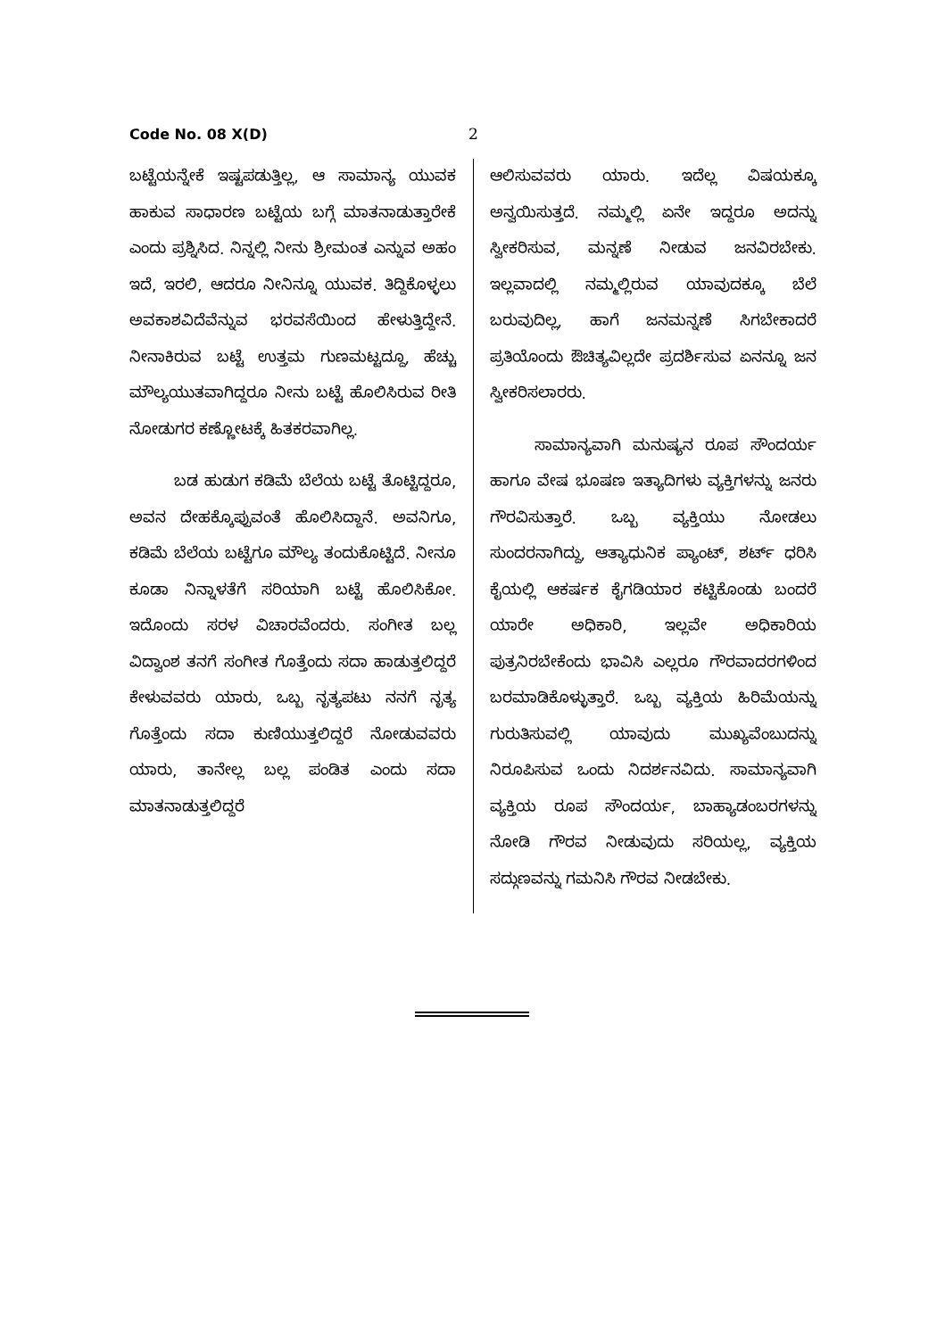Code No. 08 X(D) 2
ಬಟ್ಟೆಯನ್ನೇಕೆ ಇಷ್ಟಪಡುತ್ತಿಲ್ಲ, ಆ ಸಾಮಾನ್ಯ ಯುವಕ ಹಾಕುವ ಸಾಧಾರಣ ಬಟ್ಟೆಯ ಬಗ್ಗೆ ಮಾತನಾಡುತ್ತಾರೇಕೆ ಎಂದು ಪ್ರಶ್ನಿಸಿದ. ನಿನ್ನಲ್ಲಿ ನೀನು ಶ್ರೀಮಂತ ಎನ್ನುವ ಅಹಂ ಇದೆ, ಇರಲಿ, ಆದರೂ ನೀನಿನ್ನೂ ಯುವಕ. ತಿದ್ದಿಕೊಳ್ಳಲು ಅವಕಾಶವಿದೆವೆನ್ನುವ ಭರವಸೆಯಿಂದ ಹೇಳುತ್ತಿದ್ದೇನೆ. ನೀನಾಕಿರುವ ಬಟ್ಟೆ ಉತ್ತಮ ಗುಣಮಟ್ಟದ್ದೂ, ಹೆಚ್ಚು ಮೌಲ್ಯಯುತವಾಗಿದ್ದರೂ ನೀನು ಬಟ್ಟೆ ಹೊಲಿಸಿರುವ ರೀತಿ ನೋಡುಗರ ಕಣ್ಣೋಟಕ್ಕೆ ಹಿತಕರವಾಗಿಲ್ಲ.
ಬಡ ಹುಡುಗ ಕಡಿಮೆ ಬೆಲೆಯ ಬಟ್ಟೆ ತೊಟ್ಟಿದ್ದರೂ, ಅವನ ದೇಹಕ್ಕೊಪ್ಪುವಂತೆ ಹೊಲಿಸಿದ್ದಾನೆ. ಅವನಿಗೂ, ಕಡಿಮೆ ಬೆಲೆಯ ಬಟ್ಟೆಗೂ ಮೌಲ್ಯ ತಂದುಕೊಟ್ಟಿದೆ. ನೀನೂ ಕೂಡಾ ನಿನ್ನಾಳತೆಗೆ ಸರಿಯಾಗಿ ಬಟ್ಟೆ ಹೊಲಿಸಿಕೋ. ಇದೊಂದು ಸರಳ ವಿಚಾರವೆಂದರು. ಸಂಗೀತ ಬಲ್ಲ ವಿದ್ವಾಂಶ ತನಗೆ ಸಂಗೀತ ಗೊತ್ತೆಂದು ಸದಾ ಹಾಡುತ್ತಲಿದ್ದರೆ ಕೇಳುವವರು ಯಾರು, ಒಬ್ಬ ನೃತ್ಯಪಟು ನನಗೆ ನೃತ್ಯ ಗೊತ್ತೆಂದು ಸದಾ ಕುಣಿಯುತ್ತಲಿದ್ದರೆ ನೋಡುವವರು ಯಾರು, ತಾನೇಲ್ಲ ಬಲ್ಲ ಪಂಡಿತ ಎಂದು ಸದಾ ಮಾತನಾಡುತ್ತಲಿದ್ದರೆ
ಆಲಿಸುವವರು ಯಾರು. ಇದೆಲ್ಲ ವಿಷಯಕ್ಕೂ ಅನ್ವಯಿಸುತ್ತದೆ. ನಮ್ಮಲ್ಲಿ ಏನೇ ಇದ್ದರೂ ಅದನ್ನು ಸ್ವೀಕರಿಸುವ, ಮನ್ನಣೆ ನೀಡುವ ಜನವಿರಬೇಕು. ಇಲ್ಲವಾದಲ್ಲಿ ನಮ್ಮಲ್ಲಿರುವ ಯಾವುದಕ್ಕೂ ಬೆಲೆ ಬರುವುದಿಲ್ಲ, ಹಾಗೆ ಜನಮನ್ನಣೆ ಸಿಗಬೇಕಾದರೆ ಪ್ರತಿಯೊಂದು ಔಚಿತ್ಯವಿಲ್ಲದೇ ಪ್ರದರ್ಶಿಸುವ ಏನನ್ನೂ ಜನ ಸ್ವೀಕರಿಸಲಾರರು.
ಸಾಮಾನ್ಯವಾಗಿ ಮನುಷ್ಯನ ರೂಪ ಸೌಂದರ್ಯ ಹಾಗೂ ವೇಷ ಭೂಷಣ ಇತ್ಯಾದಿಗಳು ವ್ಯಕ್ತಿಗಳನ್ನು ಜನರು ಗೌರವಿಸುತ್ತಾರೆ. ಒಬ್ಬ ವ್ಯಕ್ತಿಯು ನೋಡಲು ಸುಂದರನಾಗಿದ್ದು, ಆತ್ಯಾಧುನಿಕ ಪ್ಯಾಂಟ್, ಶರ್ಟ್ ಧರಿಸಿ ಕೈಯಲ್ಲಿ ಆಕರ್ಷಕ ಕೈಗಡಿಯಾರ ಕಟ್ಟಿಕೊಂಡು ಬಂದರೆ ಯಾರೇ ಅಧಿಕಾರಿ, ಇಲ್ಲವೇ ಅಧಿಕಾರಿಯ ಪುತ್ರನಿರಬೇಕೆಂದು ಭಾವಿಸಿ ಎಲ್ಲರೂ ಗೌರವಾದರಗಳಿಂದ ಬರಮಾಡಿಕೊಳ್ಳುತ್ತಾರೆ. ಒಬ್ಬ ವ್ಯಕ್ತಿಯ ಹಿರಿಮೆಯನ್ನು ಗುರುತಿಸುವಲ್ಲಿ ಯಾವುದು ಮುಖ್ಯವೆಂಬುದನ್ನು ನಿರೂಪಿಸುವ ಒಂದು ನಿದರ್ಶನವಿದು. ಸಾಮಾನ್ಯವಾಗಿ ವ್ಯಕ್ತಿಯ ರೂಪ ಸೌಂದರ್ಯ, ಬಾಹ್ಯಾಡಂಬರಗಳನ್ನು ನೋಡಿ ಗೌರವ ನೀಡುವುದು ಸರಿಯಲ್ಲ, ವ್ಯಕ್ತಿಯ ಸದ್ಗುಣವನ್ನು ಗಮನಿಸಿ ಗೌರವ ನೀಡಬೇಕು.